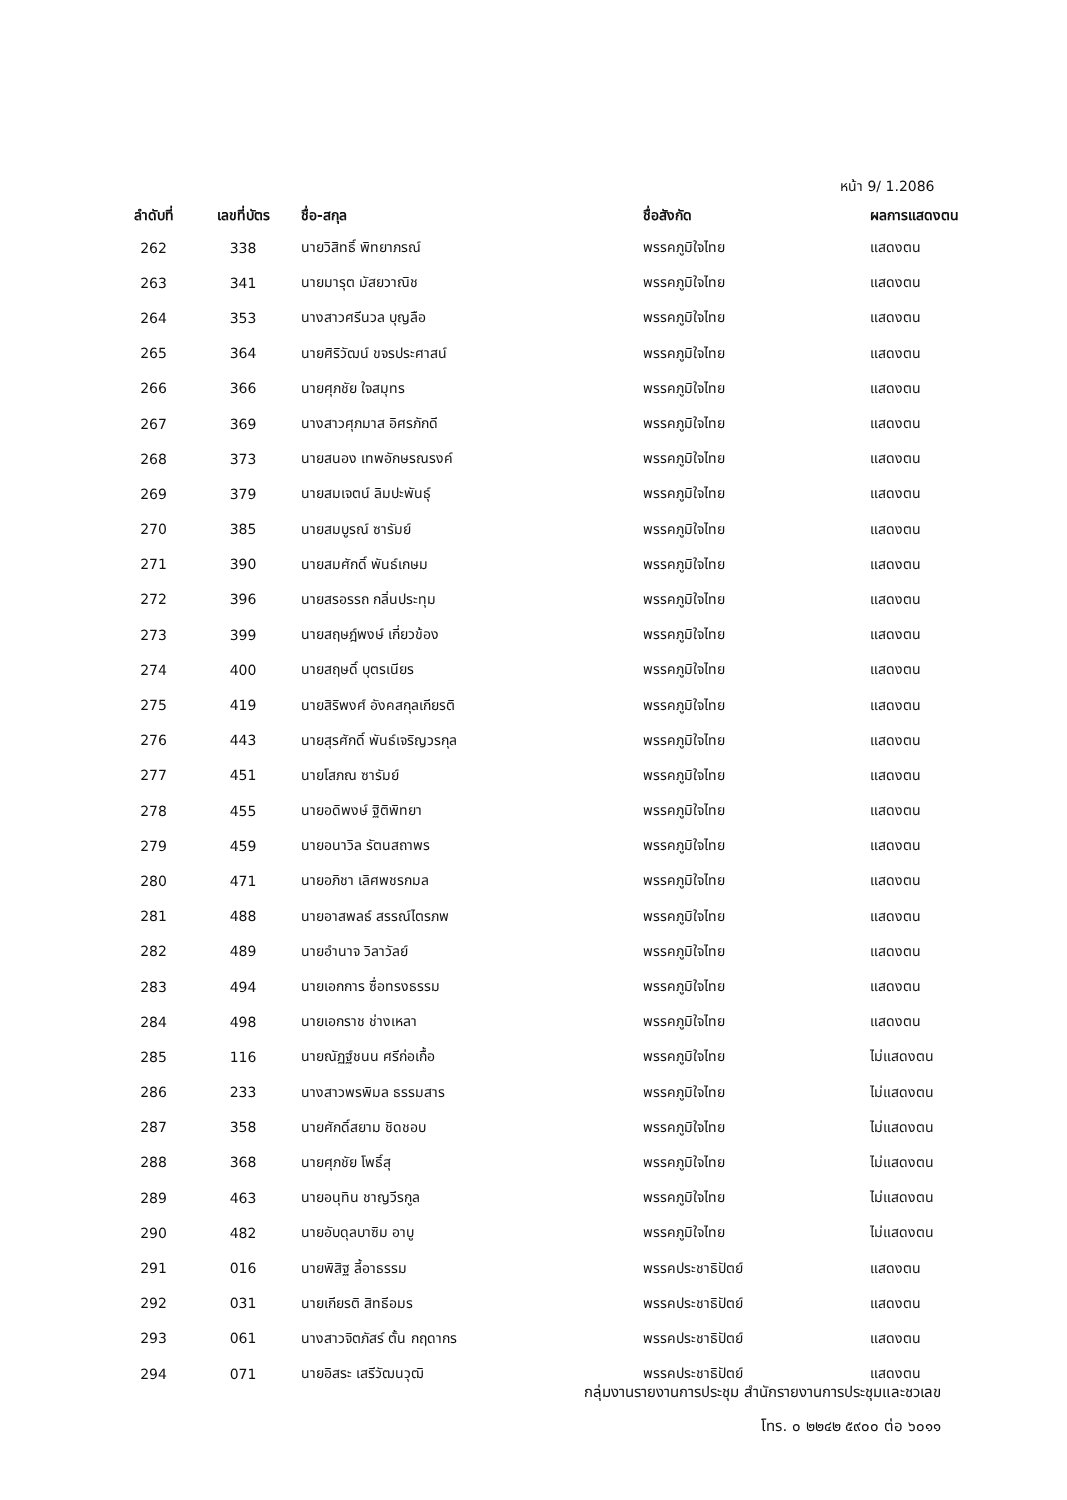หน้า 9/ 1.2086
| ลำดับที่ | เลขที่บัตร | ชื่อ-สกุล | ชื่อสังกัด | ผลการแสดงตน |
| --- | --- | --- | --- | --- |
| 262 | 338 | นายวิสิทธิ์ พิทยาภรณ์ | พรรคภูมิใจไทย | แสดงตน |
| 263 | 341 | นายมารุต มัสยวาณิช | พรรคภูมิใจไทย | แสดงตน |
| 264 | 353 | นางสาวศรีนวล บุญลือ | พรรคภูมิใจไทย | แสดงตน |
| 265 | 364 | นายศิริวัฒน์ ขจรประศาสน์ | พรรคภูมิใจไทย | แสดงตน |
| 266 | 366 | นายศุภชัย ใจสมุทร | พรรคภูมิใจไทย | แสดงตน |
| 267 | 369 | นางสาวศุภมาส อิศรภักดี | พรรคภูมิใจไทย | แสดงตน |
| 268 | 373 | นายสนอง เทพอักษรณรงค์ | พรรคภูมิใจไทย | แสดงตน |
| 269 | 379 | นายสมเจตน์ ลิมปะพันธุ์ | พรรคภูมิใจไทย | แสดงตน |
| 270 | 385 | นายสมบูรณ์ ซารัมย์ | พรรคภูมิใจไทย | แสดงตน |
| 271 | 390 | นายสมศักดิ์ พันธ์เกษม | พรรคภูมิใจไทย | แสดงตน |
| 272 | 396 | นายสรอรรถ กลิ่นประทุม | พรรคภูมิใจไทย | แสดงตน |
| 273 | 399 | นายสฤษฎ์พงษ์ เกี่ยวข้อง | พรรคภูมิใจไทย | แสดงตน |
| 274 | 400 | นายสฤษดิ์ บุตรเนียร | พรรคภูมิใจไทย | แสดงตน |
| 275 | 419 | นายสิริพงศ์ อังคสกุลเกียรติ | พรรคภูมิใจไทย | แสดงตน |
| 276 | 443 | นายสุรศักดิ์ พันธ์เจริญวรกุล | พรรคภูมิใจไทย | แสดงตน |
| 277 | 451 | นายโสภณ ซารัมย์ | พรรคภูมิใจไทย | แสดงตน |
| 278 | 455 | นายอดิพงษ์ ฐิติพิทยา | พรรคภูมิใจไทย | แสดงตน |
| 279 | 459 | นายอนาวิล รัตนสถาพร | พรรคภูมิใจไทย | แสดงตน |
| 280 | 471 | นายอภิชา เลิศพชรกมล | พรรคภูมิใจไทย | แสดงตน |
| 281 | 488 | นายอาสพลธ์ สรรณ์ไตรภพ | พรรคภูมิใจไทย | แสดงตน |
| 282 | 489 | นายอำนาจ วิลาวัลย์ | พรรคภูมิใจไทย | แสดงตน |
| 283 | 494 | นายเอกการ ซื่อทรงธรรม | พรรคภูมิใจไทย | แสดงตน |
| 284 | 498 | นายเอกราช ช่างเหลา | พรรคภูมิใจไทย | แสดงตน |
| 285 | 116 | นายณัฏฐ์ชนน ศรีก่อเกื้อ | พรรคภูมิใจไทย | ไม่แสดงตน |
| 286 | 233 | นางสาวพรพิมล ธรรมสาร | พรรคภูมิใจไทย | ไม่แสดงตน |
| 287 | 358 | นายศักดิ์สยาม ชิดชอบ | พรรคภูมิใจไทย | ไม่แสดงตน |
| 288 | 368 | นายศุภชัย โพธิ์สุ | พรรคภูมิใจไทย | ไม่แสดงตน |
| 289 | 463 | นายอนุทิน ชาญวีรกูล | พรรคภูมิใจไทย | ไม่แสดงตน |
| 290 | 482 | นายอับดุลบาซิม อาบู | พรรคภูมิใจไทย | ไม่แสดงตน |
| 291 | 016 | นายพิสิฐ ลี้อาธรรม | พรรคประชาธิปัตย์ | แสดงตน |
| 292 | 031 | นายเกียรติ สิทธีอมร | พรรคประชาธิปัตย์ | แสดงตน |
| 293 | 061 | นางสาวจิตภัสร์ ตั้น กฤดากร | พรรคประชาธิปัตย์ | แสดงตน |
| 294 | 071 | นายอิสระ เสรีวัฒนวุฒิ | พรรคประชาธิปัตย์ | แสดงตน |
กลุ่มงานรายงานการประชุม สำนักรายงานการประชุมและชวเลข
โทร. ๐ ๒๒๔๒ ๕๙๐๐ ต่อ ๖๐๑๑